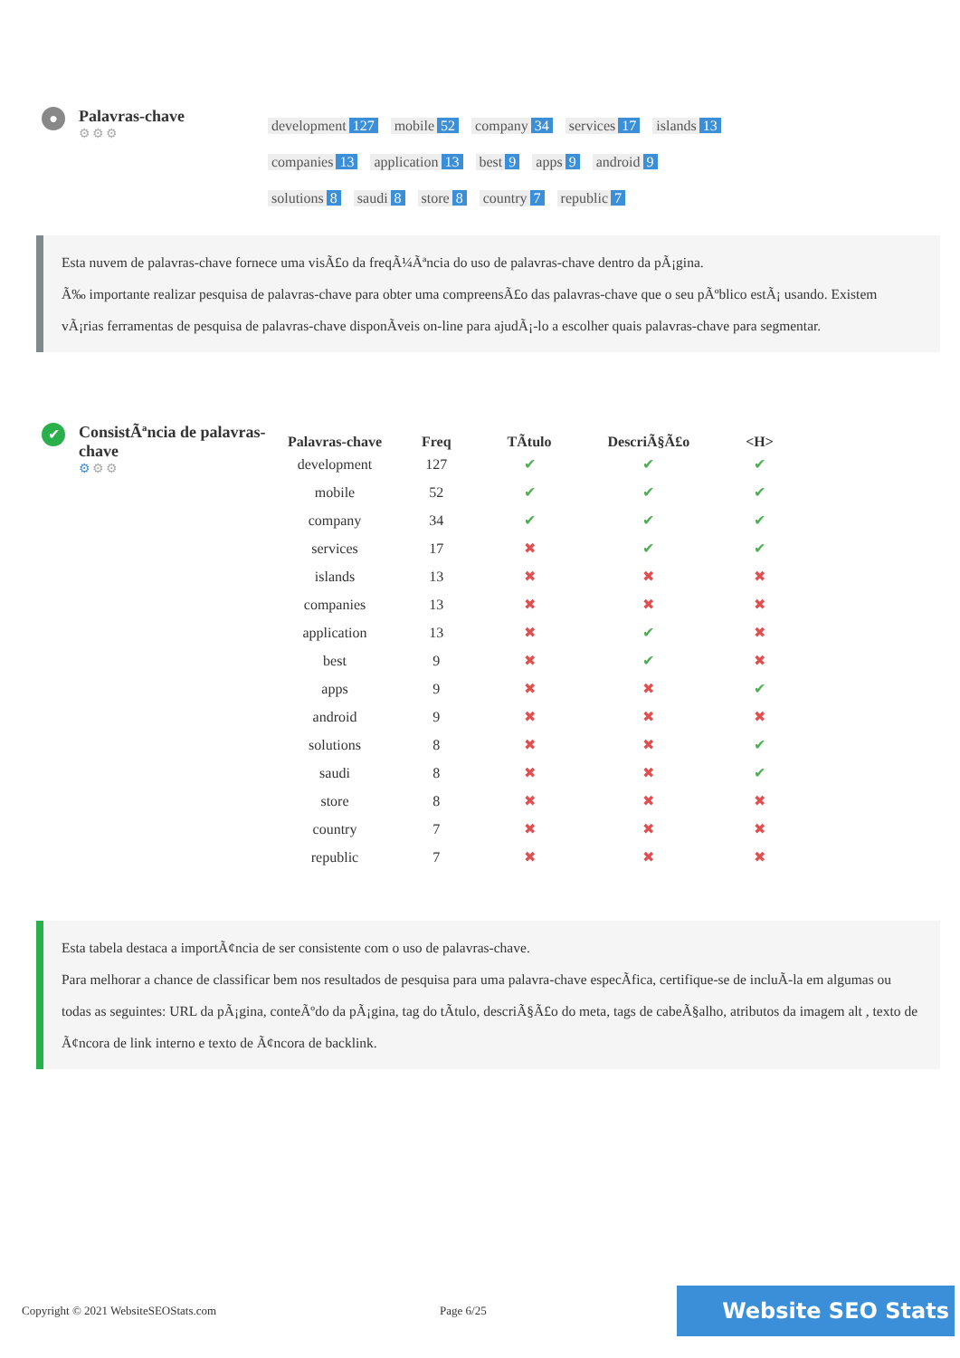●
Palavras-chave
⚙⚙⚙
development 127 mobile 52 company 34 services 17 islands 13
companies 13 application 13 best 9 apps 9 android 9
solutions 8 saudi 8 store 8 country 7 republic 7
Esta nuvem de palavras-chave fornece uma visÃ£o da freqÃ¼Ãªncia do uso de palavras-chave dentro da pÃ¡gina.
Ã‰ importante realizar pesquisa de palavras-chave para obter uma compreensÃ£o das palavras-chave que o seu pÃºblico estÃ¡ usando. Existem vÃ¡rias ferramentas de pesquisa de palavras-chave disponÃveis on-line para ajudÃ¡-lo a escolher quais palavras-chave para segmentar.
✔
ConsistÃªncia de palavras-chave
⚙⚙⚙
| Palavras-chave | Freq | TÃtulo | DescriÃ§Ã£o | <H> |
| --- | --- | --- | --- | --- |
| development | 127 | ✔ | ✔ | ✔ |
| mobile | 52 | ✔ | ✔ | ✔ |
| company | 34 | ✔ | ✔ | ✔ |
| services | 17 | ✖ | ✔ | ✔ |
| islands | 13 | ✖ | ✖ | ✖ |
| companies | 13 | ✖ | ✖ | ✖ |
| application | 13 | ✖ | ✔ | ✖ |
| best | 9 | ✖ | ✔ | ✖ |
| apps | 9 | ✖ | ✖ | ✔ |
| android | 9 | ✖ | ✖ | ✖ |
| solutions | 8 | ✖ | ✖ | ✔ |
| saudi | 8 | ✖ | ✖ | ✔ |
| store | 8 | ✖ | ✖ | ✖ |
| country | 7 | ✖ | ✖ | ✖ |
| republic | 7 | ✖ | ✖ | ✖ |
Esta tabela destaca a importÃ¢ncia de ser consistente com o uso de palavras-chave.
Para melhorar a chance de classificar bem nos resultados de pesquisa para uma palavra-chave especÃfica, certifique-se de incluÃ-la em algumas ou todas as seguintes: URL da pÃ¡gina, conteÃºdo da pÃ¡gina, tag do tÃtulo, descriÃ§Ã£o do meta, tags de cabeÃ§alho, atributos da imagem alt , texto de Ã¢ncora de link interno e texto de Ã¢ncora de backlink.
Copyright © 2021 WebsiteSEOStats.com Page 6/25 Website SEO Stats